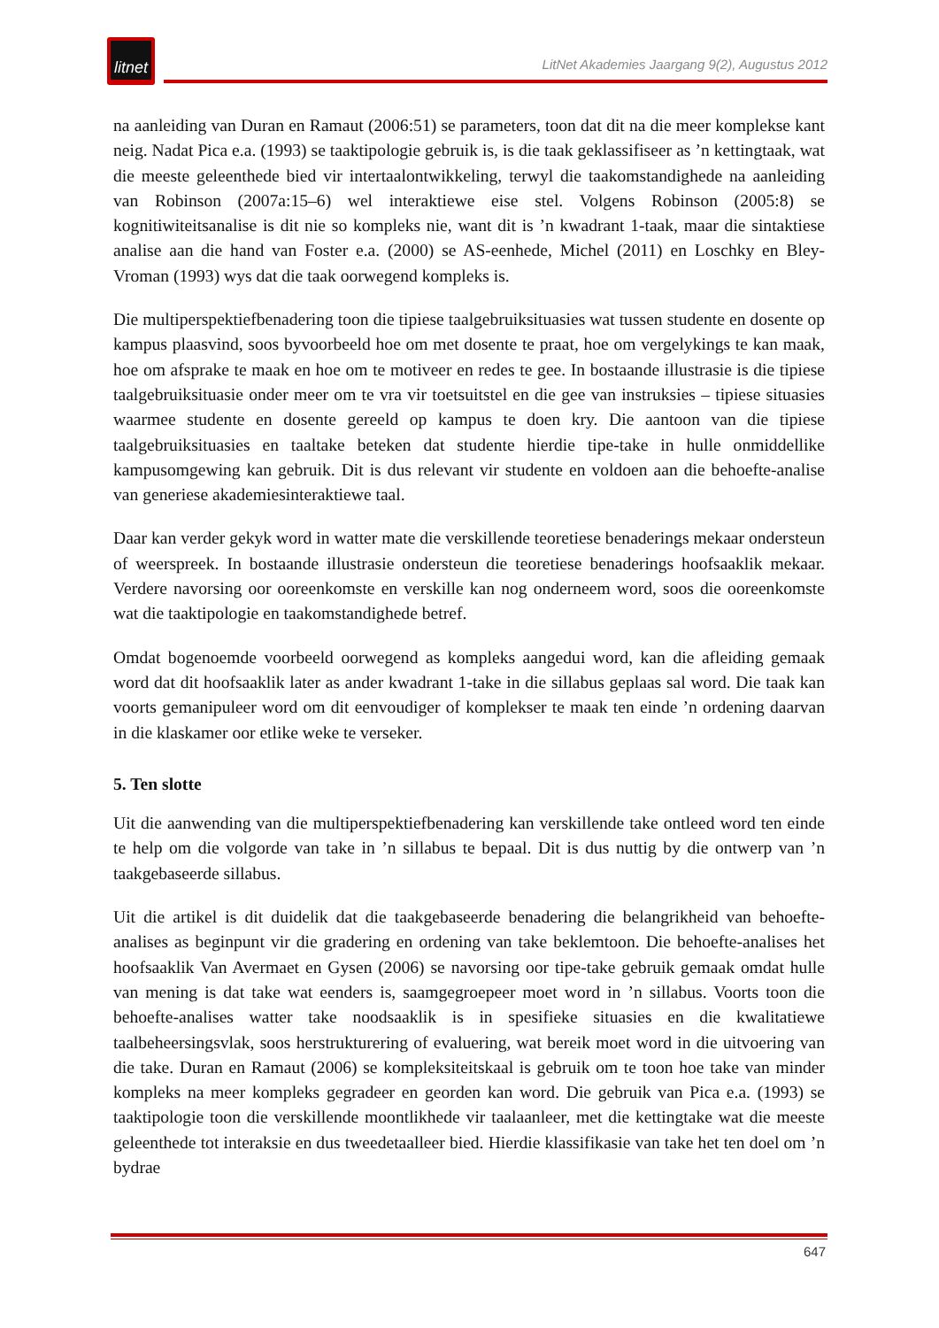litnet
LitNet Akademies Jaargang 9(2), Augustus 2012
na aanleiding van Duran en Ramaut (2006:51) se parameters, toon dat dit na die meer komplekse kant neig. Nadat Pica e.a. (1993) se taaktipologie gebruik is, is die taak geklassifiseer as ’n kettingtaak, wat die meeste geleenthede bied vir intertaalontwikkeling, terwyl die taakomstandighede na aanleiding van Robinson (2007a:15–6) wel interaktiewe eise stel. Volgens Robinson (2005:8) se kognitiwiteitsanalise is dit nie so kompleks nie, want dit is ’n kwadrant 1-taak, maar die sintaktiese analise aan die hand van Foster e.a. (2000) se AS-eenhede, Michel (2011) en Loschky en Bley-Vroman (1993) wys dat die taak oorwegend kompleks is.
Die multiperspektiefbenadering toon die tipiese taalgebruiksituasies wat tussen studente en dosente op kampus plaasvind, soos byvoorbeeld hoe om met dosente te praat, hoe om vergelykings te kan maak, hoe om afsprake te maak en hoe om te motiveer en redes te gee. In bostaande illustrasie is die tipiese taalgebruiksituasie onder meer om te vra vir toetsuitstel en die gee van instruksies – tipiese situasies waarmee studente en dosente gereeld op kampus te doen kry. Die aantoon van die tipiese taalgebruiksituasies en taaltake beteken dat studente hierdie tipe-take in hulle onmiddellike kampusomgewing kan gebruik. Dit is dus relevant vir studente en voldoen aan die behoefte-analise van generiese akademiesinteraktiewe taal.
Daar kan verder gekyk word in watter mate die verskillende teoretiese benaderings mekaar ondersteun of weerspreek. In bostaande illustrasie ondersteun die teoretiese benaderings hoofsaaklik mekaar. Verdere navorsing oor ooreenkomste en verskille kan nog onderneem word, soos die ooreenkomste wat die taaktipologie en taakomstandighede betref.
Omdat bogenoemde voorbeeld oorwegend as kompleks aangedui word, kan die afleiding gemaak word dat dit hoofsaaklik later as ander kwadrant 1-take in die sillabus geplaas sal word. Die taak kan voorts gemanipuleer word om dit eenvoudiger of komplekser te maak ten einde ’n ordening daarvan in die klaskamer oor etlike weke te verseker.
5. Ten slotte
Uit die aanwending van die multiperspektiefbenadering kan verskillende take ontleed word ten einde te help om die volgorde van take in ’n sillabus te bepaal. Dit is dus nuttig by die ontwerp van ’n taakgebaseerde sillabus.
Uit die artikel is dit duidelik dat die taakgebaseerde benadering die belangrikheid van behoefte-analises as beginpunt vir die gradering en ordening van take beklemtoon. Die behoefte-analises het hoofsaaklik Van Avermaet en Gysen (2006) se navorsing oor tipe-take gebruik gemaak omdat hulle van mening is dat take wat eenders is, saamgegroepeer moet word in ’n sillabus. Voorts toon die behoefte-analises watter take noodsaaklik is in spesifieke situasies en die kwalitatiewe taalbeheersingsvlak, soos herstrukturering of evaluering, wat bereik moet word in die uitvoering van die take. Duran en Ramaut (2006) se kompleksiteitskaal is gebruik om te toon hoe take van minder kompleks na meer kompleks gegradeer en georden kan word. Die gebruik van Pica e.a. (1993) se taaktipologie toon die verskillende moontlikhede vir taalaanleer, met die kettingtake wat die meeste geleenthede tot interaksie en dus tweedetaalleer bied. Hierdie klassifikasie van take het ten doel om ’n bydrae
647